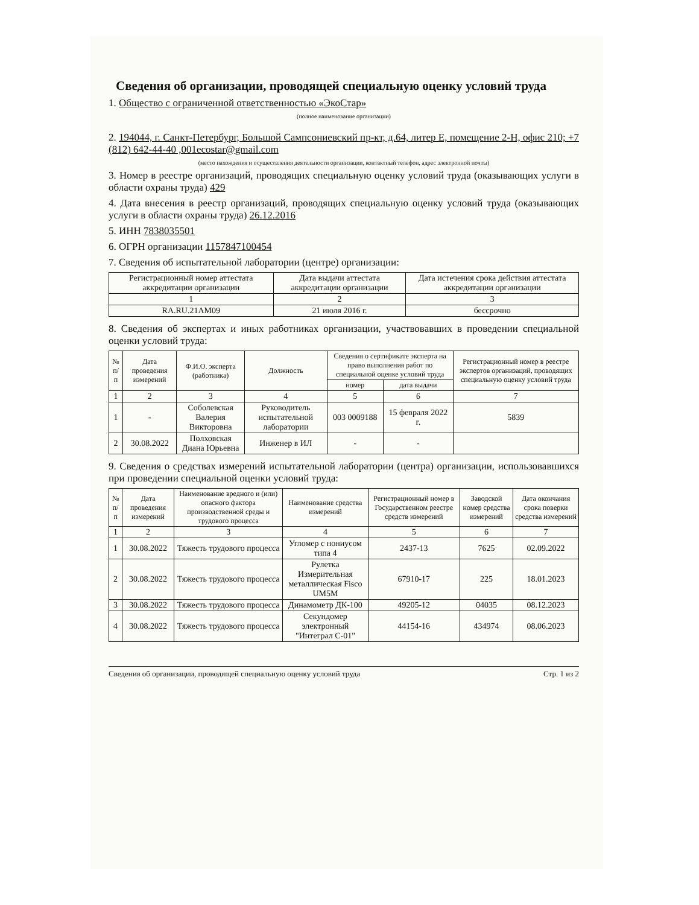Сведения об организации, проводящей специальную оценку условий труда
1. Общество с ограниченной ответственностью «ЭкоСтар»
(полное наименование организации)
2. 194044, г. Санкт-Петербург, Большой Сампсониевский пр-кт, д.64, литер Е, помещение 2-Н, офис 210; +7 (812) 642-44-40 ,001ecostar@gmail.com
(место нахождения и осуществления деятельности организации, контактный телефон, адрес электронной почты)
3. Номер в реестре организаций, проводящих специальную оценку условий труда (оказывающих услуги в области охраны труда) 429
4. Дата внесения в реестр организаций, проводящих специальную оценку условий труда (оказывающих услуги в области охраны труда) 26.12.2016
5. ИНН 7838035501
6. ОГРН организации 1157847100454
7. Сведения об испытательной лаборатории (центре) организации:
| Регистрационный номер аттестата аккредитации организации | Дата выдачи аттестата аккредитации организации | Дата истечения срока действия аттестата аккредитации организации |
| --- | --- | --- |
| 1 | 2 | 3 |
| RA.RU.21AM09 | 21 июля 2016 г. | бессрочно |
8. Сведения об экспертах и иных работниках организации, участвовавших в проведении специальной оценки условий труда:
| № п/п | Дата проведения измерений | Ф.И.О. эксперта (работника) | Должность | Сведения о сертификате эксперта на право выполнения работ по специальной оценке условий труда | | Регистрационный номер в реестре экспертов организаций, проводящих специальную оценку условий труда |
| --- | --- | --- | --- | --- | --- | --- |
| | | | | номер | дата выдачи | |
| 1 | 2 | 3 | 4 | 5 | 6 | 7 |
| 1 | - | Соболевская Валерия Викторовна | Руководитель испытательной лаборатории | 003 0009188 | 15 февраля 2022 г. | 5839 |
| 2 | 30.08.2022 | Полховская Диана Юрьевна | Инженер в ИЛ | - | - | |
9. Сведения о средствах измерений испытательной лаборатории (центра) организации, использовавшихся при проведении специальной оценки условий труда:
| № п/п | Дата проведения измерений | Наименование вредного и (или) опасного фактора производственной среды и трудового процесса | Наименование средства измерений | Регистрационный номер в Государственном реестре средств измерений | Заводской номер средства измерений | Дата окончания срока поверки средства измерений |
| --- | --- | --- | --- | --- | --- | --- |
| 1 | 2 | 3 | 4 | 5 | 6 | 7 |
| 1 | 30.08.2022 | Тяжесть трудового процесса | Угломер с нониусом типа 4 | 2437-13 | 7625 | 02.09.2022 |
| 2 | 30.08.2022 | Тяжесть трудового процесса | Рулетка Измерительная металлическая Fisco UM5M | 67910-17 | 225 | 18.01.2023 |
| 3 | 30.08.2022 | Тяжесть трудового процесса | Динамометр ДК-100 | 49205-12 | 04035 | 08.12.2023 |
| 4 | 30.08.2022 | Тяжесть трудового процесса | Секундомер электронный "Интеграл С-01" | 44154-16 | 434974 | 08.06.2023 |
Сведения об организации, проводящей специальную оценку условий труда Стр. 1 из 2